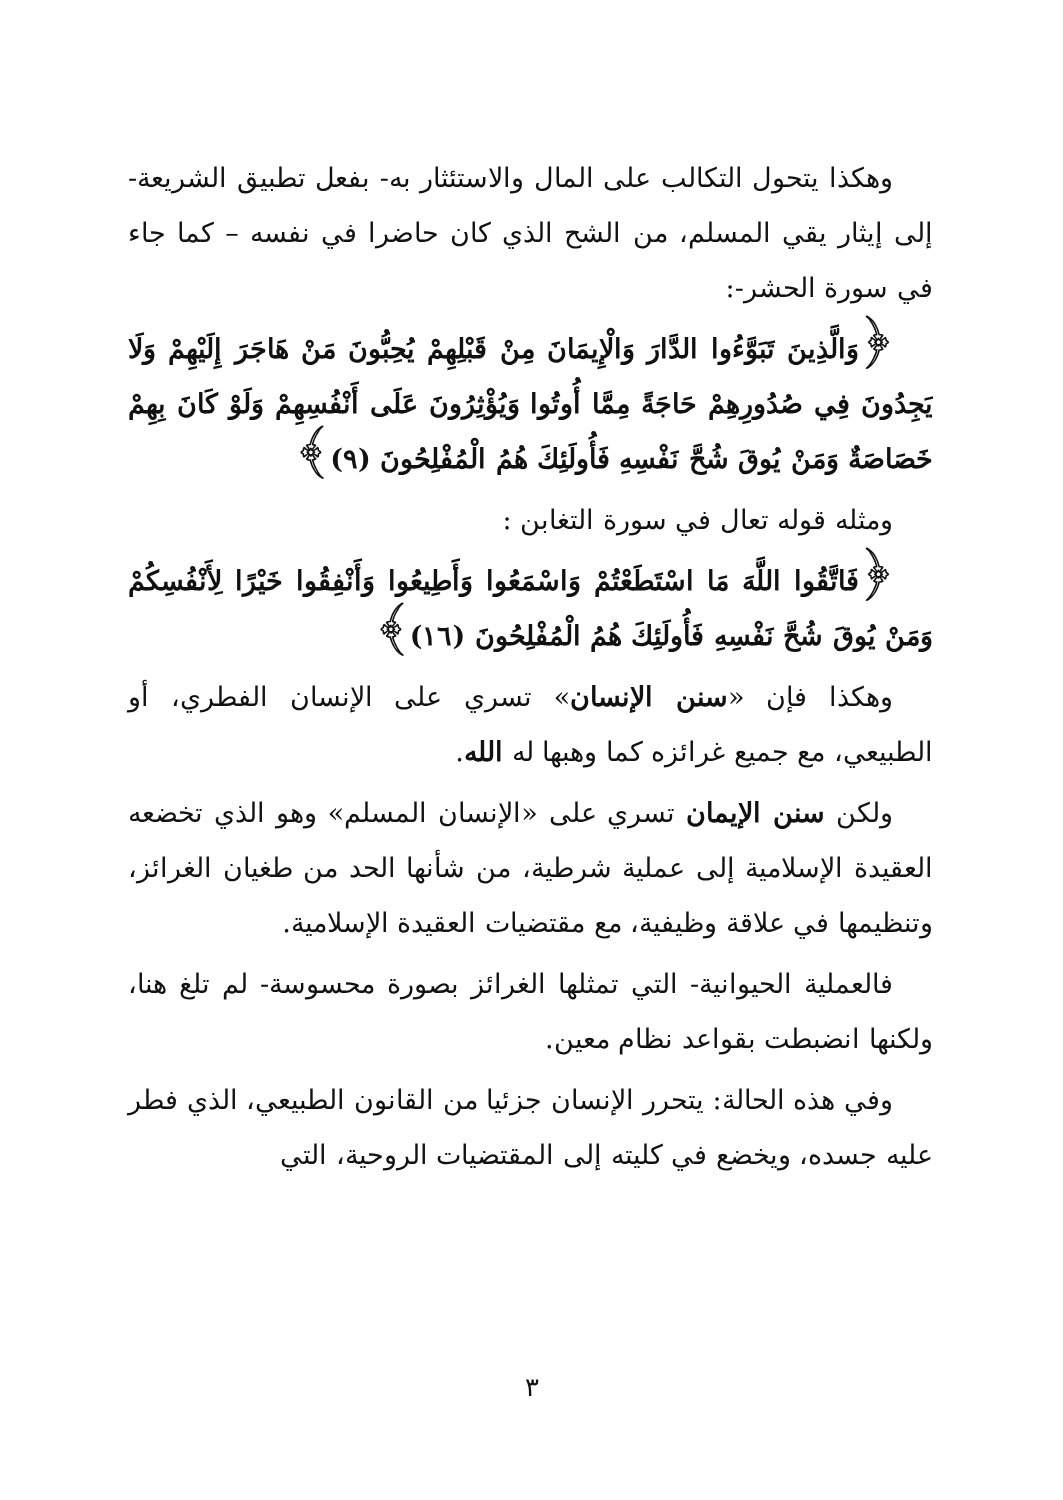وهكذا يتحول التكالب على المال والاستئثار به- بفعل تطبيق الشريعة- إلى إيثار يقي المسلم، من الشح الذي كان حاضرا في نفسه – كما جاء في سورة الحشر-:
﴿وَالَّذِينَ تَبَوَّءُوا الدَّارَ وَالْإِيمَانَ مِنْ قَبْلِهِمْ يُحِبُّونَ مَنْ هَاجَرَ إِلَيْهِمْ وَلَا يَجِدُونَ فِي صُدُورِهِمْ حَاجَةً مِمَّا أُوتُوا وَيُؤْثِرُونَ عَلَى أَنْفُسِهِمْ وَلَوْ كَانَ بِهِمْ خَصَاصَةٌ وَمَنْ يُوقَ شُحَّ نَفْسِهِ فَأُولَئِكَ هُمُ الْمُفْلِحُونَ (٩)﴾
ومثله قوله تعال في سورة التغابن :
﴿فَاتَّقُوا اللَّهَ مَا اسْتَطَعْتُمْ وَاسْمَعُوا وَأَطِيعُوا وَأَنْفِقُوا خَيْرًا لِأَنْفُسِكُمْ وَمَنْ يُوقَ شُحَّ نَفْسِهِ فَأُولَئِكَ هُمُ الْمُفْلِحُونَ (١٦)﴾
وهكذا فإن «سنن الإنسان» تسري على الإنسان الفطري، أو الطبيعي، مع جميع غرائزه كما وهبها له الله.
ولكن سنن الإيمان تسري على «الإنسان المسلم» وهو الذي تخضعه العقيدة الإسلامية إلى عملية شرطية، من شأنها الحد من طغيان الغرائز، وتنظيمها في علاقة وظيفية، مع مقتضيات العقيدة الإسلامية.
فالعملية الحيوانية- التي تمثلها الغرائز بصورة محسوسة- لم تلغ هنا، ولكنها انضبطت بقواعد نظام معين.
وفي هذه الحالة: يتحرر الإنسان جزئيا من القانون الطبيعي، الذي فطر عليه جسده، ويخضع في كليته إلى المقتضيات الروحية، التي
٣